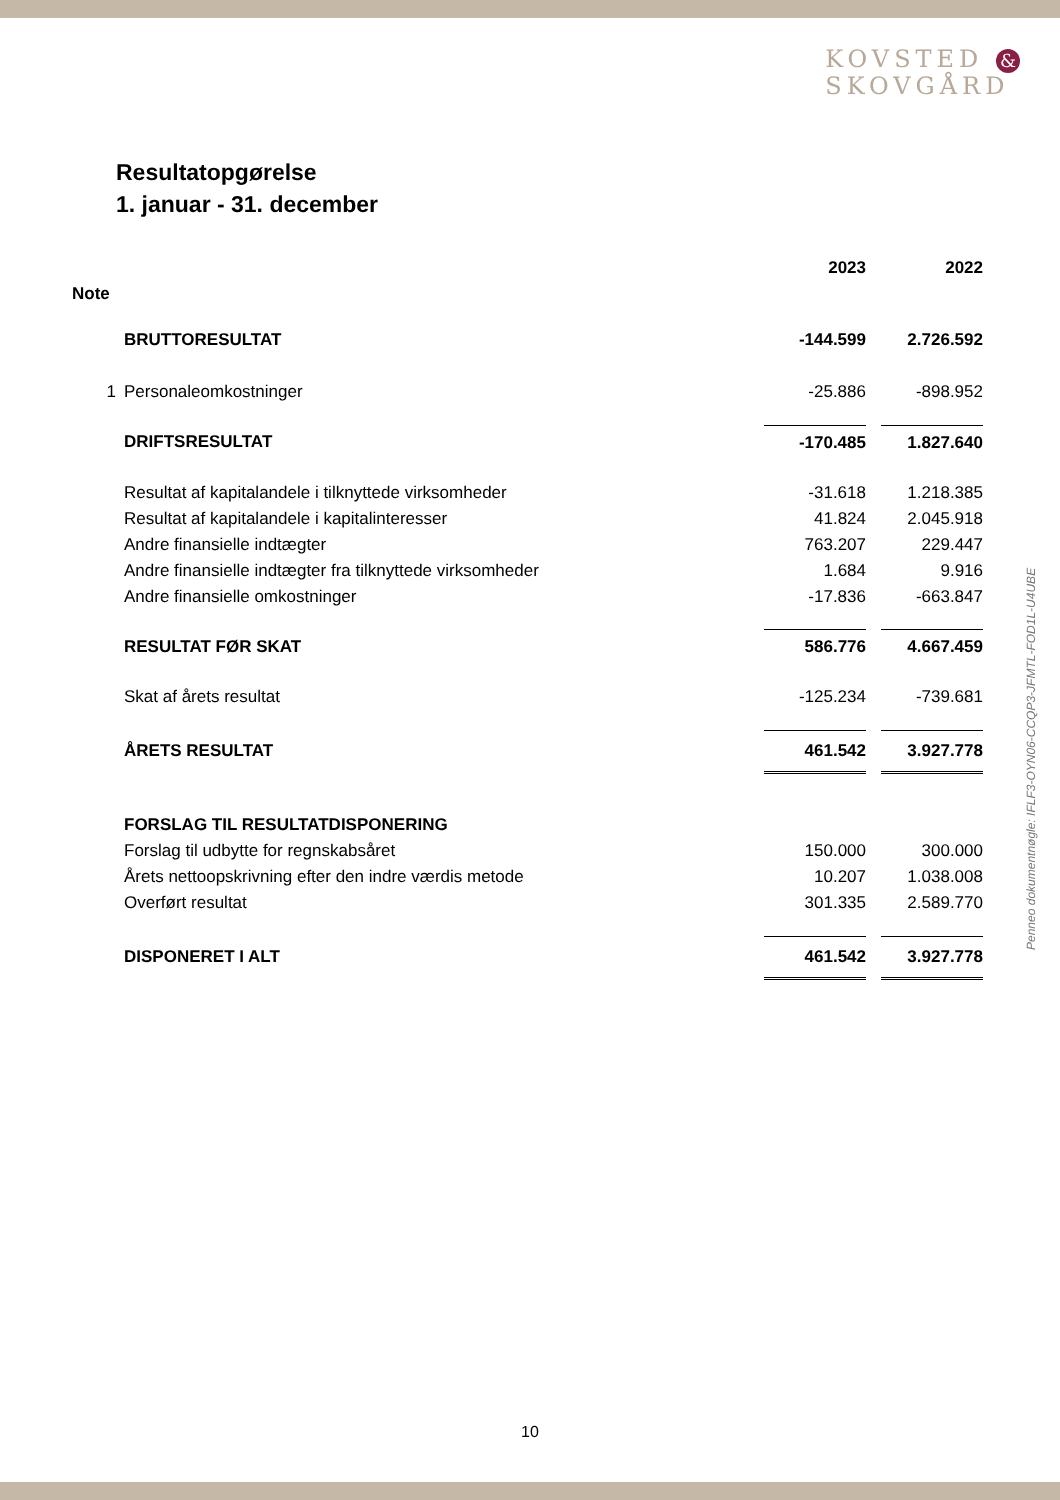KOVSTED &
SKOVGÅRD
Resultatopgørelse
1. januar - 31. december
| | | 2023 | | 2022 |
| Note | | | | |
| | BRUTTORESULTAT | -144.599 | | 2.726.592 |
| 1 | Personaleomkostninger | -25.886 | | -898.952 |
| | DRIFTSRESULTAT | -170.485 | | 1.827.640 |
| | Resultat af kapitalandele i tilknyttede virksomheder | -31.618 | | 1.218.385 |
| | Resultat af kapitalandele i kapitalinteresser | 41.824 | | 2.045.918 |
| | Andre finansielle indtægter | 763.207 | | 229.447 |
| | Andre finansielle indtægter fra tilknyttede virksomheder | 1.684 | | 9.916 |
| | Andre finansielle omkostninger | -17.836 | | -663.847 |
| | RESULTAT FØR SKAT | 586.776 | | 4.667.459 |
| | Skat af årets resultat | -125.234 | | -739.681 |
| | ÅRETS RESULTAT | 461.542 | | 3.927.778 |
| | FORSLAG TIL RESULTATDISPONERING | | | |
| | Forslag til udbytte for regnskabsåret | 150.000 | | 300.000 |
| | Årets nettoopskrivning efter den indre værdis metode | 10.207 | | 1.038.008 |
| | Overført resultat | 301.335 | | 2.589.770 |
| | DISPONERET I ALT | 461.542 | | 3.927.778 |
Penneo dokumentnøgle: IFLF3-OYN06-CCQP3-JFMTL-FOD1L-U4UBE
10